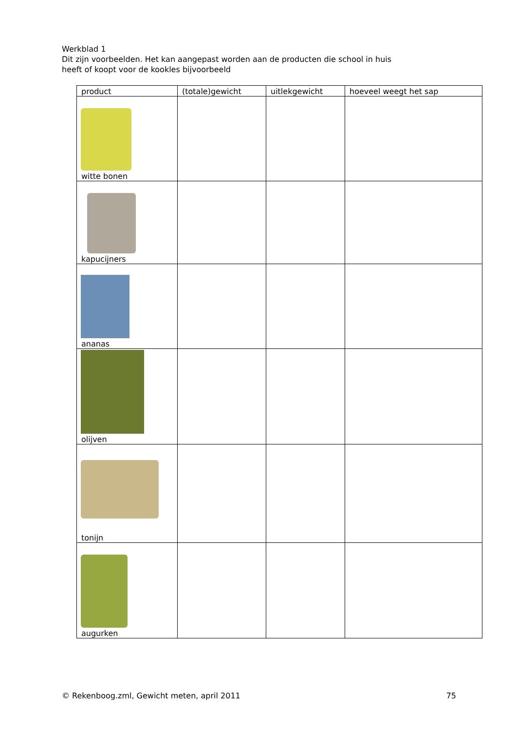Werkblad 1
Dit zijn voorbeelden. Het kan aangepast worden aan de producten die school in huis
heeft of koopt voor de kookles bijvoorbeeld
| product | (totale)gewicht | uitlekgewicht | hoeveel weegt het sap |
| --- | --- | --- | --- |
| witte bonen | | | |
| kapucijners | | | |
| ananas | | | |
| olijven | | | |
| tonijn | | | |
| augurken | | | |
© Rekenboog.zml, Gewicht meten, april 2011 75